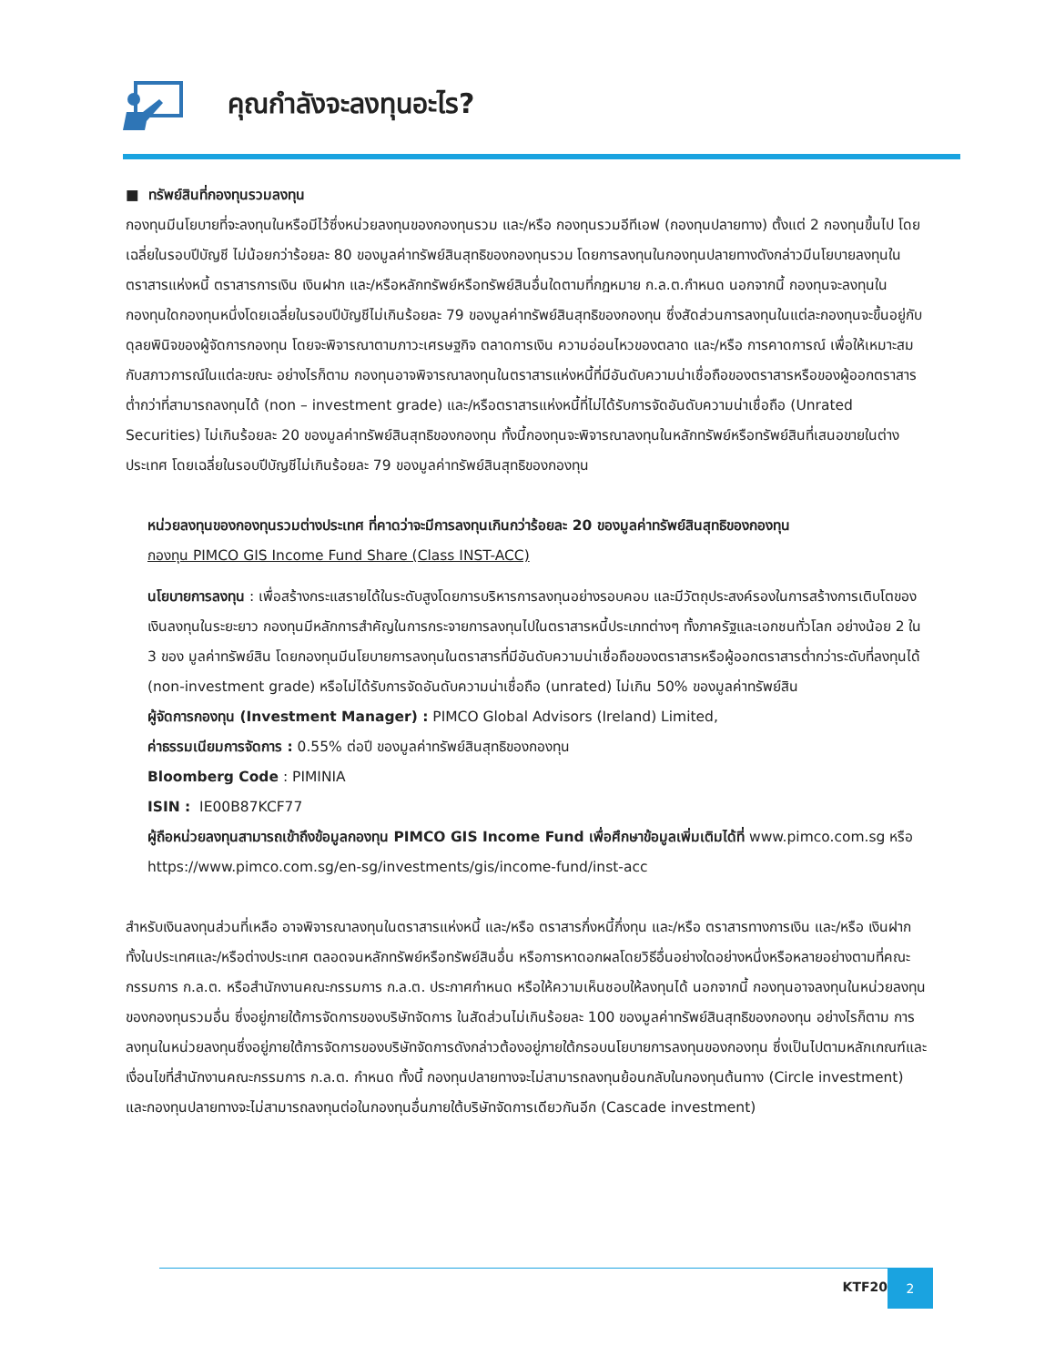คุณกำลังจะลงทุนอะไร?
■ ทรัพย์สินที่กองทุนรวมลงทุน
กองทุนมีนโยบายที่จะลงทุนในหรือมีไว้ซึ่งหน่วยลงทุนของกองทุนรวม และ/หรือ กองทุนรวมอีทีเอฟ (กองทุนปลายทาง) ตั้งแต่ 2 กองทุนขึ้นไป โดยเฉลี่ยในรอบปีบัญชี ไม่น้อยกว่าร้อยละ 80 ของมูลค่าทรัพย์สินสุทธิของกองทุนรวม โดยการลงทุนในกองทุนปลายทางดังกล่าวมีนโยบายลงทุนในตราสารแห่งหนี้ ตราสารการเงิน เงินฝาก และ/หรือหลักทรัพย์หรือทรัพย์สินอื่นใดตามที่กฎหมาย ก.ล.ต.กำหนด นอกจากนี้ กองทุนจะลงทุนในกองทุนใดกองทุนหนึ่งโดยเฉลี่ยในรอบปีบัญชีไม่เกินร้อยละ 79 ของมูลค่าทรัพย์สินสุทธิของกองทุน ซึ่งสัดส่วนการลงทุนในแต่ละกองทุนจะขึ้นอยู่กับดุลยพินิจของผู้จัดการกองทุน โดยจะพิจารณาตามภาวะเศรษฐกิจ ตลาดการเงิน ความอ่อนไหวของตลาด และ/หรือ การคาดการณ์ เพื่อให้เหมาะสมกับสภาวการณ์ในแต่ละขณะ อย่างไรก็ตาม กองทุนอาจพิจารณาลงทุนในตราสารแห่งหนี้ที่มีอันดับความน่าเชื่อถือของตราสารหรือของผู้ออกตราสารต่ำกว่าที่สามารถลงทุนได้ (non – investment grade) และ/หรือตราสารแห่งหนี้ที่ไม่ได้รับการจัดอันดับความน่าเชื่อถือ (Unrated Securities) ไม่เกินร้อยละ 20 ของมูลค่าทรัพย์สินสุทธิของกองทุน ทั้งนี้กองทุนจะพิจารณาลงทุนในหลักทรัพย์หรือทรัพย์สินที่เสนอขายในต่างประเทศ โดยเฉลี่ยในรอบปีบัญชีไม่เกินร้อยละ 79 ของมูลค่าทรัพย์สินสุทธิของกองทุน
หน่วยลงทุนของกองทุนรวมต่างประเทศ ที่คาดว่าจะมีการลงทุนเกินกว่าร้อยละ 20 ของมูลค่าทรัพย์สินสุทธิของกองทุน
กองทุน PIMCO GIS Income Fund Share (Class INST-ACC)
นโยบายการลงทุน : เพื่อสร้างกระแสรายได้ในระดับสูงโดยการบริหารการลงทุนอย่างรอบคอบ และมีวัตถุประสงค์รองในการสร้างการเติบโตของเงินลงทุนในระยะยาว กองทุนมีหลักการสำคัญในการกระจายการลงทุนไปในตราสารหนี้ประเภทต่างๆ ทั้งภาครัฐและเอกชนทั่วโลก อย่างน้อย 2 ใน 3 ของ มูลค่าทรัพย์สิน โดยกองทุนมีนโยบายการลงทุนในตราสารที่มีอันดับความน่าเชื่อถือของตราสารหรือผู้ออกตราสารต่ำกว่าระดับที่ลงทุนได้ (non-investment grade) หรือไม่ได้รับการจัดอันดับความน่าเชื่อถือ (unrated) ไม่เกิน 50% ของมูลค่าทรัพย์สิน
ผู้จัดการกองทุน (Investment Manager) : PIMCO Global Advisors (Ireland) Limited,
ค่าธรรมเนียมการจัดการ : 0.55% ต่อปี ของมูลค่าทรัพย์สินสุทธิของกองทุน
Bloomberg Code : PIMINIA
ISIN : IE00B87KCF77
ผู้ถือหน่วยลงทุนสามารถเข้าถึงข้อมูลกองทุน PIMCO GIS Income Fund เพื่อศึกษาข้อมูลเพิ่มเติมได้ที่ www.pimco.com.sg หรือ https://www.pimco.com.sg/en-sg/investments/gis/income-fund/inst-acc
สำหรับเงินลงทุนส่วนที่เหลือ อาจพิจารณาลงทุนในตราสารแห่งหนี้ และ/หรือ ตราสารกึ่งหนี้กึ่งทุน และ/หรือ ตราสารทางการเงิน และ/หรือ เงินฝาก ทั้งในประเทศและ/หรือต่างประเทศ ตลอดจนหลักทรัพย์หรือทรัพย์สินอื่น หรือการหาดอกผลโดยวิธีอื่นอย่างใดอย่างหนึ่งหรือหลายอย่างตามที่คณะกรรมการ ก.ล.ต. หรือสำนักงานคณะกรรมการ ก.ล.ต. ประกาศกำหนด หรือให้ความเห็นชอบให้ลงทุนได้ นอกจากนี้ กองทุนอาจลงทุนในหน่วยลงทุนของกองทุนรวมอื่น ซึ่งอยู่ภายใต้การจัดการของบริษัทจัดการ ในสัดส่วนไม่เกินร้อยละ 100 ของมูลค่าทรัพย์สินสุทธิของกองทุน อย่างไรก็ตาม การลงทุนในหน่วยลงทุนซึ่งอยู่ภายใต้การจัดการของบริษัทจัดการดังกล่าวต้องอยู่ภายใต้กรอบนโยบายการลงทุนของกองทุน ซึ่งเป็นไปตามหลักเกณฑ์และเงื่อนไขที่สำนักงานคณะกรรมการ ก.ล.ต. กำหนด ทั้งนี้ กองทุนปลายทางจะไม่สามารถลงทุนย้อนกลับในกองทุนต้นทาง (Circle investment) และกองทุนปลายทางจะไม่สามารถลงทุนต่อในกองทุนอื่นภายใต้บริษัทจัดการเดียวกันอีก (Cascade investment)
KTF20
2